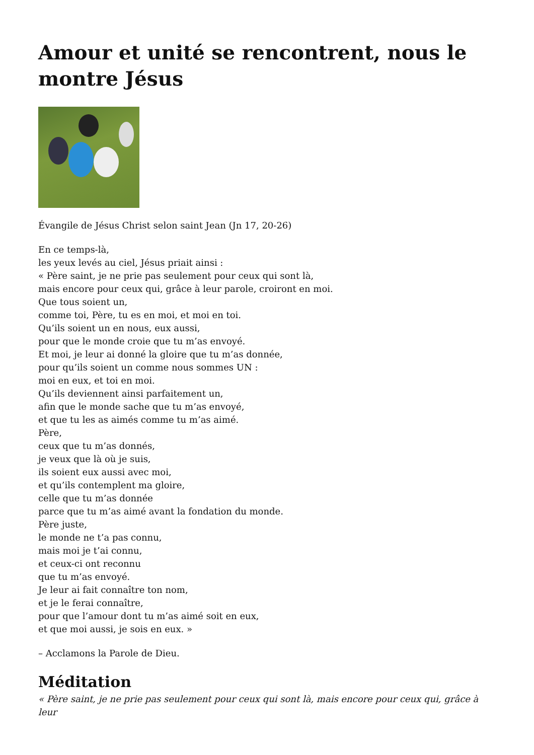Amour et unité se rencontrent, nous le montre Jésus
Évangile de Jésus Christ selon saint Jean (Jn 17, 20-26)
En ce temps-là,
les yeux levés au ciel, Jésus priait ainsi :
« Père saint, je ne prie pas seulement pour ceux qui sont là,
mais encore pour ceux qui, grâce à leur parole, croiront en moi.
Que tous soient un,
comme toi, Père, tu es en moi, et moi en toi.
Qu’ils soient un en nous, eux aussi,
pour que le monde croie que tu m’as envoyé.
Et moi, je leur ai donné la gloire que tu m’as donnée,
pour qu’ils soient un comme nous sommes UN :
moi en eux, et toi en moi.
Qu’ils deviennent ainsi parfaitement un,
afin que le monde sache que tu m’as envoyé,
et que tu les as aimés comme tu m’as aimé.
Père,
ceux que tu m’as donnés,
je veux que là où je suis,
ils soient eux aussi avec moi,
et qu’ils contemplent ma gloire,
celle que tu m’as donnée
parce que tu m’as aimé avant la fondation du monde.
Père juste,
le monde ne t’a pas connu,
mais moi je t’ai connu,
et ceux-ci ont reconnu
que tu m’as envoyé.
Je leur ai fait connaître ton nom,
et je le ferai connaître,
pour que l’amour dont tu m’as aimé soit en eux,
et que moi aussi, je sois en eux. »
– Acclamons la Parole de Dieu.
Méditation
« Père saint, je ne prie pas seulement pour ceux qui sont là, mais encore pour ceux qui, grâce à leur